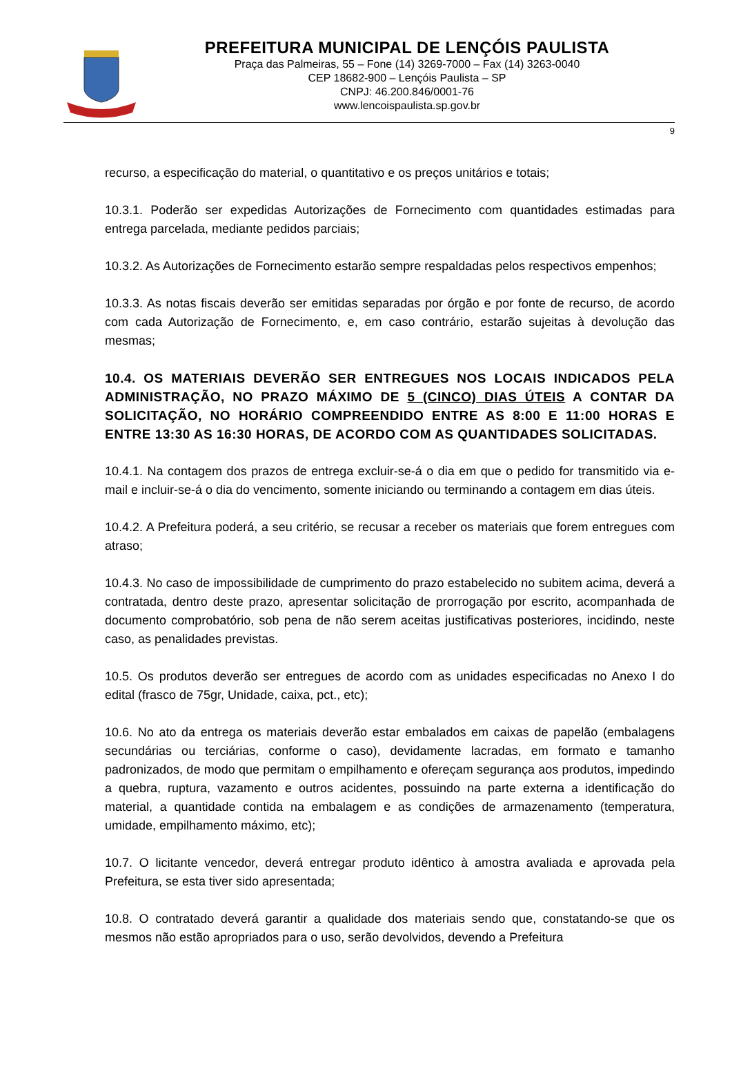PREFEITURA MUNICIPAL DE LENÇÓIS PAULISTA
Praça das Palmeiras, 55 – Fone (14) 3269-7000 – Fax (14) 3263-0040
CEP 18682-900 – Lençóis Paulista – SP
CNPJ: 46.200.846/0001-76
www.lencoispaulista.sp.gov.br
9
recurso, a especificação do material, o quantitativo e os preços unitários e totais;
10.3.1. Poderão ser expedidas Autorizações de Fornecimento com quantidades estimadas para entrega parcelada, mediante pedidos parciais;
10.3.2. As Autorizações de Fornecimento estarão sempre respaldadas pelos respectivos empenhos;
10.3.3. As notas fiscais deverão ser emitidas separadas por órgão e por fonte de recurso, de acordo com cada Autorização de Fornecimento, e, em caso contrário, estarão sujeitas à devolução das mesmas;
10.4. OS MATERIAIS DEVERÃO SER ENTREGUES NOS LOCAIS INDICADOS PELA ADMINISTRAÇÃO, NO PRAZO MÁXIMO DE 5 (CINCO) DIAS ÚTEIS A CONTAR DA SOLICITAÇÃO, NO HORÁRIO COMPREENDIDO ENTRE AS 8:00 E 11:00 HORAS E ENTRE 13:30 AS 16:30 HORAS, DE ACORDO COM AS QUANTIDADES SOLICITADAS.
10.4.1. Na contagem dos prazos de entrega excluir-se-á o dia em que o pedido for transmitido via e-mail e incluir-se-á o dia do vencimento, somente iniciando ou terminando a contagem em dias úteis.
10.4.2. A Prefeitura poderá, a seu critério, se recusar a receber os materiais que forem entregues com atraso;
10.4.3. No caso de impossibilidade de cumprimento do prazo estabelecido no subitem acima, deverá a contratada, dentro deste prazo, apresentar solicitação de prorrogação por escrito, acompanhada de documento comprobatório, sob pena de não serem aceitas justificativas posteriores, incidindo, neste caso, as penalidades previstas.
10.5. Os produtos deverão ser entregues de acordo com as unidades especificadas no Anexo I do edital (frasco de 75gr, Unidade, caixa, pct., etc);
10.6. No ato da entrega os materiais deverão estar embalados em caixas de papelão (embalagens secundárias ou terciárias, conforme o caso), devidamente lacradas, em formato e tamanho padronizados, de modo que permitam o empilhamento e ofereçam segurança aos produtos, impedindo a quebra, ruptura, vazamento e outros acidentes, possuindo na parte externa a identificação do material, a quantidade contida na embalagem e as condições de armazenamento (temperatura, umidade, empilhamento máximo, etc);
10.7. O licitante vencedor, deverá entregar produto idêntico à amostra avaliada e aprovada pela Prefeitura, se esta tiver sido apresentada;
10.8. O contratado deverá garantir a qualidade dos materiais sendo que, constatando-se que os mesmos não estão apropriados para o uso, serão devolvidos, devendo a Prefeitura